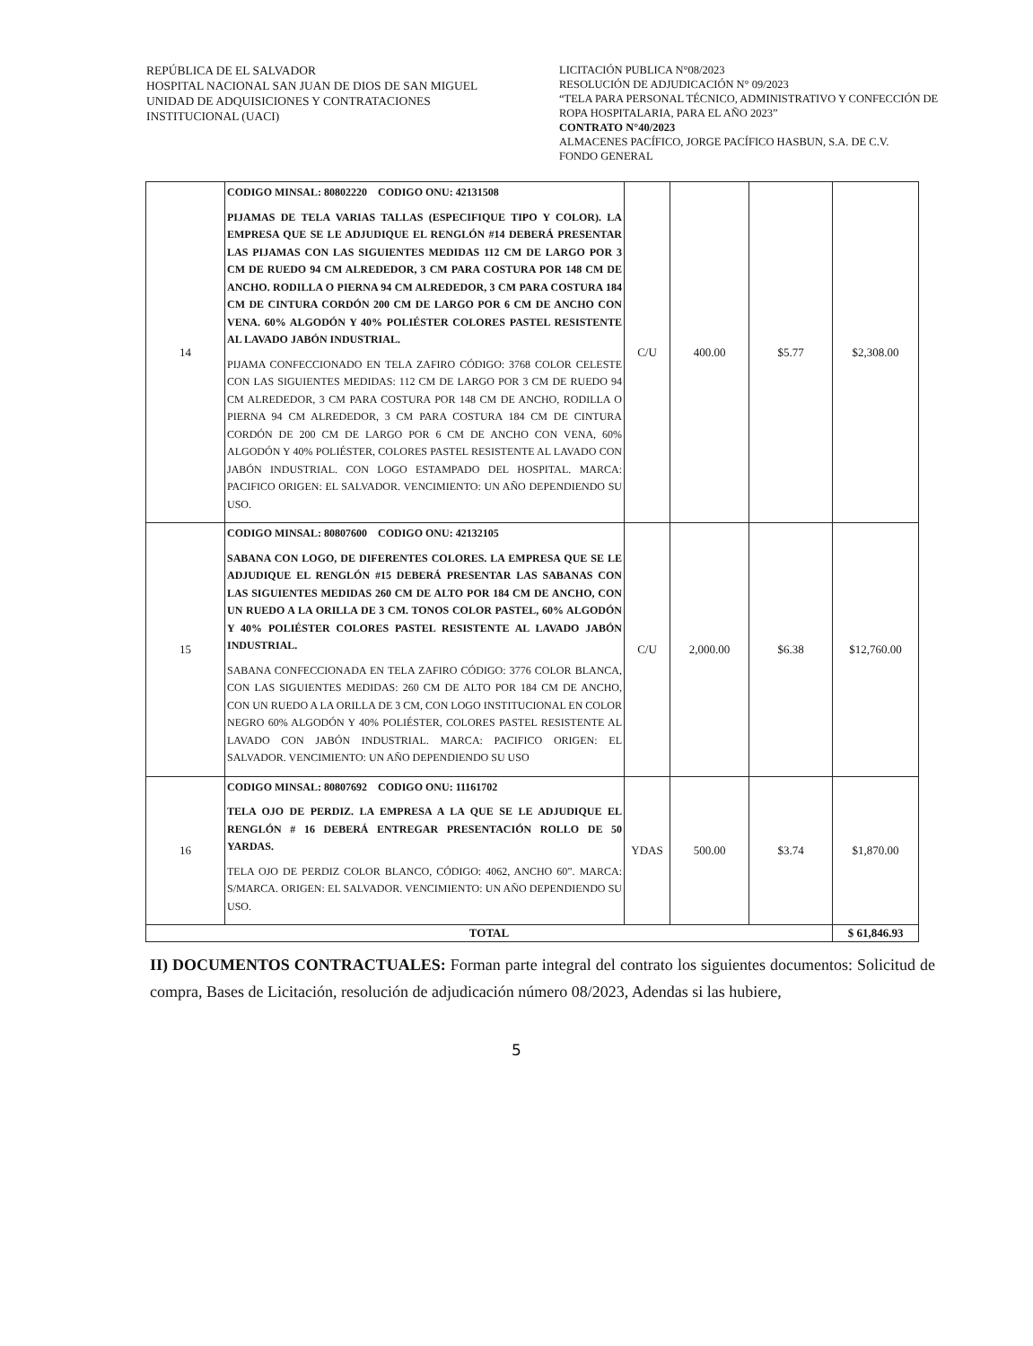REPÚBLICA DE EL SALVADOR
HOSPITAL NACIONAL SAN JUAN DE DIOS DE SAN MIGUEL
UNIDAD DE ADQUISICIONES Y CONTRATACIONES
INSTITUCIONAL (UACI)
LICITACIÓN PUBLICA N°08/2023
RESOLUCIÓN DE ADJUDICACIÓN N° 09/2023
“TELA PARA PERSONAL TÉCNICO, ADMINISTRATIVO Y CONFECCIÓN DE ROPA HOSPITALARIA, PARA EL AÑO 2023”
CONTRATO N°40/2023
ALMACENES PACÍFICO, JORGE PACÍFICO HASBUN, S.A. DE C.V.
FONDO GENERAL
| 14 | CODIGO MINSAL: 80802220 CODIGO ONU: 42131508 PIJAMAS DE TELA VARIAS TALLAS (ESPECIFIQUE TIPO Y COLOR). LA EMPRESA QUE SE LE ADJUDIQUE EL RENGLÓN #14 DEBERÁ PRESENTAR LAS PIJAMAS CON LAS SIGUIENTES MEDIDAS 112 CM DE LARGO POR 3 CM DE RUEDO 94 CM ALREDEDOR, 3 CM PARA COSTURA POR 148 CM DE ANCHO. RODILLA O PIERNA 94 CM ALREDEDOR, 3 CM PARA COSTURA 184 CM DE CINTURA CORDÓN 200 CM DE LARGO POR 6 CM DE ANCHO CON VENA. 60% ALGODÓN Y 40% POLIÉSTER COLORES PASTEL RESISTENTE AL LAVADO JABÓN INDUSTRIAL. PIJAMA CONFECCIONADO EN TELA ZAFIRO CÓDIGO: 3768 COLOR CELESTE CON LAS SIGUIENTES MEDIDAS: 112 CM DE LARGO POR 3 CM DE RUEDO 94 CM ALREDEDOR, 3 CM PARA COSTURA POR 148 CM DE ANCHO, RODILLA O PIERNA 94 CM ALREDEDOR, 3 CM PARA COSTURA 184 CM DE CINTURA CORDÓN DE 200 CM DE LARGO POR 6 CM DE ANCHO CON VENA, 60% ALGODÓN Y 40% POLIÉSTER, COLORES PASTEL RESISTENTE AL LAVADO CON JABÓN INDUSTRIAL. CON LOGO ESTAMPADO DEL HOSPITAL. MARCA: PACIFICO ORIGEN: EL SALVADOR. VENCIMIENTO: UN AÑO DEPENDIENDO SU USO. | C/U | 400.00 | $5.77 | $2,308.00 |
| 15 | CODIGO MINSAL: 80807600 CODIGO ONU: 42132105 SABANA CON LOGO, DE DIFERENTES COLORES. LA EMPRESA QUE SE LE ADJUDIQUE EL RENGLÓN #15 DEBERÁ PRESENTAR LAS SABANAS CON LAS SIGUIENTES MEDIDAS 260 CM DE ALTO POR 184 CM DE ANCHO, CON UN RUEDO A LA ORILLA DE 3 CM. TONOS COLOR PASTEL, 60% ALGODÓN Y 40% POLIÉSTER COLORES PASTEL RESISTENTE AL LAVADO JABÓN INDUSTRIAL. SABANA CONFECCIONADA EN TELA ZAFIRO CÓDIGO: 3776 COLOR BLANCA, CON LAS SIGUIENTES MEDIDAS: 260 CM DE ALTO POR 184 CM DE ANCHO, CON UN RUEDO A LA ORILLA DE 3 CM, CON LOGO INSTITUCIONAL EN COLOR NEGRO 60% ALGODÓN Y 40% POLIÉSTER, COLORES PASTEL RESISTENTE AL LAVADO CON JABÓN INDUSTRIAL. MARCA: PACIFICO ORIGEN: EL SALVADOR. VENCIMIENTO: UN AÑO DEPENDIENDO SU USO | C/U | 2,000.00 | $6.38 | $12,760.00 |
| 16 | CODIGO MINSAL: 80807692 CODIGO ONU: 11161702 TELA OJO DE PERDIZ. LA EMPRESA A LA QUE SE LE ADJUDIQUE EL RENGLÓN # 16 DEBERÁ ENTREGAR PRESENTACIÓN ROLLO DE 50 YARDAS. TELA OJO DE PERDIZ COLOR BLANCO, CÓDIGO: 4062, ANCHO 60”. MARCA: S/MARCA. ORIGEN: EL SALVADOR. VENCIMIENTO: UN AÑO DEPENDIENDO SU USO. | YDAS | 500.00 | $3.74 | $1,870.00 |
| TOTAL | | | | | $ 61,846.93 |
II) DOCUMENTOS CONTRACTUALES: Forman parte integral del contrato los siguientes documentos: Solicitud de compra, Bases de Licitación, resolución de adjudicación número 08/2023, Adendas si las hubiere,
5